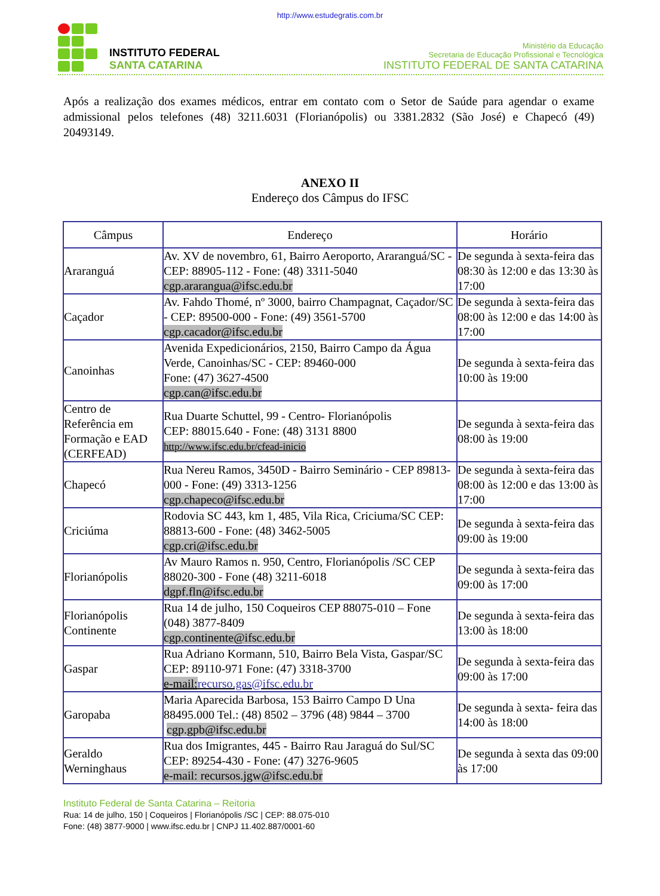http://www.estudegratis.com.br
INSTITUTO FEDERAL
SANTA CATARINA
Ministério da Educação
Secretaria de Educação Profissional e Tecnológica
INSTITUTO FEDERAL DE SANTA CATARINA
Após a realização dos exames médicos, entrar em contato com o Setor de Saúde para agendar o exame admissional pelos telefones (48) 3211.6031 (Florianópolis) ou 3381.2832 (São José) e Chapecó (49) 20493149.
ANEXO II
Endereço dos Câmpus do IFSC
| Câmpus | Endereço | Horário |
| --- | --- | --- |
| Araranguá | Av. XV de novembro, 61, Bairro Aeroporto, Araranguá/SC - CEP: 88905-112 - Fone: (48) 3311-5040 cgp.ararangua@ifsc.edu.br | De segunda à sexta-feira das 08:30 às 12:00 e das 13:30 às 17:00 |
| Caçador | Av. Fahdo Thomé, nº 3000, bairro Champagnat, Caçador/SC - CEP: 89500-000 - Fone: (49) 3561-5700 cgp.cacador@ifsc.edu.br | De segunda à sexta-feira das 08:00 às 12:00 e das 14:00 às 17:00 |
| Canoinhas | Avenida Expedicionários, 2150, Bairro Campo da Água Verde, Canoinhas/SC - CEP: 89460-000 Fone: (47) 3627-4500 cgp.can@ifsc.edu.br | De segunda à sexta-feira das 10:00 às 19:00 |
| Centro de Referência em Formação e EAD (CERFEAD) | Rua Duarte Schuttel, 99 - Centro- Florianópolis CEP: 88015.640 - Fone: (48) 3131 8800 http://www.ifsc.edu.br/cfead-inicio | De segunda à sexta-feira das 08:00 às 19:00 |
| Chapecó | Rua Nereu Ramos, 3450D - Bairro Seminário - CEP 89813-000 - Fone: (49) 3313-1256 cgp.chapeco@ifsc.edu.br | De segunda à sexta-feira das 08:00 às 12:00 e das 13:00 às 17:00 |
| Criciúma | Rodovia SC 443, km 1, 485, Vila Rica, Criciuma/SC CEP: 88813-600 - Fone: (48) 3462-5005 cgp.cri@ifsc.edu.br | De segunda à sexta-feira das 09:00 às 19:00 |
| Florianópolis | Av Mauro Ramos n. 950, Centro, Florianópolis /SC CEP 88020-300 - Fone (48) 3211-6018 dgpf.fln@ifsc.edu.br | De segunda à sexta-feira das 09:00 às 17:00 |
| Florianópolis Continente | Rua 14 de julho, 150 Coqueiros CEP 88075-010 – Fone (048) 3877-8409 cgp.continente@ifsc.edu.br | De segunda à sexta-feira das 13:00 às 18:00 |
| Gaspar | Rua Adriano Kormann, 510, Bairro Bela Vista, Gaspar/SC CEP: 89110-971 Fone: (47) 3318-3700 e-mail: recurso.gas@ifsc.edu.br | De segunda à sexta-feira das 09:00 às 17:00 |
| Garopaba | Maria Aparecida Barbosa, 153 Bairro Campo D Una 88495.000 Tel.: (48) 8502 – 3796 (48) 9844 – 3700 cgp.gpb@ifsc.edu.br | De segunda à sexta- feira das 14:00 às 18:00 |
| Geraldo Werninghaus | Rua dos Imigrantes, 445 - Bairro Rau Jaraguá do Sul/SC CEP: 89254-430 - Fone: (47) 3276-9605 e-mail: recursos.jgw@ifsc.edu.br | De segunda à sexta das 09:00 às 17:00 |
Instituto Federal de Santa Catarina – Reitoria
Rua: 14 de julho, 150 | Coqueiros | Florianópolis /SC | CEP: 88.075-010
Fone: (48) 3877-9000 | www.ifsc.edu.br | CNPJ 11.402.887/0001-60